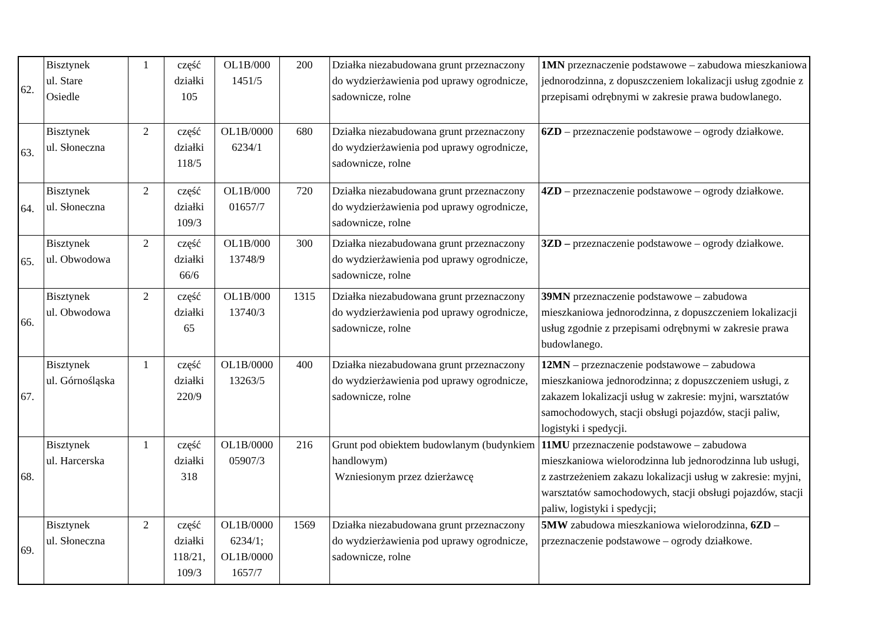| 62. | Bisztynek ul. Stare Osiedle | 1 | część działki 105 | OL1B/000 1451/5 | 200 | Działka niezabudowana grunt przeznaczony do wydzierżawienia pod uprawy ogrodnicze, sadownicze, rolne | 1MN przeznaczenie podstawowe – zabudowa mieszkaniowa jednorodzinna, z dopuszczeniem lokalizacji usług zgodnie z przepisami odrębnymi w zakresie prawa budowlanego. |
| 63. | Bisztynek ul. Słoneczna | 2 | część działki 118/5 | OL1B/0000 6234/1 | 680 | Działka niezabudowana grunt przeznaczony do wydzierżawienia pod uprawy ogrodnicze, sadownicze, rolne | 6ZD – przeznaczenie podstawowe – ogrody działkowe. |
| 64. | Bisztynek ul. Słoneczna | 2 | część działki 109/3 | OL1B/000 01657/7 | 720 | Działka niezabudowana grunt przeznaczony do wydzierżawienia pod uprawy ogrodnicze, sadownicze, rolne | 4ZD – przeznaczenie podstawowe – ogrody działkowe. |
| 65. | Bisztynek ul. Obwodowa | 2 | część działki 66/6 | OL1B/000 13748/9 | 300 | Działka niezabudowana grunt przeznaczony do wydzierżawienia pod uprawy ogrodnicze, sadownicze, rolne | 3ZD – przeznaczenie podstawowe – ogrody działkowe. |
| 66. | Bisztynek ul. Obwodowa | 2 | część działki 65 | OL1B/000 13740/3 | 1315 | Działka niezabudowana grunt przeznaczony do wydzierżawienia pod uprawy ogrodnicze, sadownicze, rolne | 39MN przeznaczenie podstawowe – zabudowa mieszkaniowa jednorodzinna, z dopuszczeniem lokalizacji usług zgodnie z przepisami odrębnymi w zakresie prawa budowlanego. |
| 67. | Bisztynek ul. Górnośląska | 1 | część działki 220/9 | OL1B/0000 13263/5 | 400 | Działka niezabudowana grunt przeznaczony do wydzierżawienia pod uprawy ogrodnicze, sadownicze, rolne | 12MN – przeznaczenie podstawowe – zabudowa mieszkaniowa jednorodzinna; z dopuszczeniem usługi, z zakazem lokalizacji usług w zakresie: myjni, warsztatów samochodowych, stacji obsługi pojazdów, stacji paliw, logistyki i spedycji. |
| 68. | Bisztynek ul. Harcerska | 1 | część działki 318 | OL1B/0000 05907/3 | 216 | Grunt pod obiektem budowlanym (budynkiem handlowym) Wzniesionym przez dzierżawcę | 11MU przeznaczenie podstawowe – zabudowa mieszkaniowa wielorodzinna lub jednorodzinna lub usługi, z zastrzeżeniem zakazu lokalizacji usług w zakresie: myjni, warsztatów samochodowych, stacji obsługi pojazdów, stacji paliw, logistyki i spedycji; |
| 69. | Bisztynek ul. Słoneczna | 2 | część działki 118/21, 109/3 | OL1B/0000 6234/1; OL1B/0000 1657/7 | 1569 | Działka niezabudowana grunt przeznaczony do wydzierżawienia pod uprawy ogrodnicze, sadownicze, rolne | 5MW zabudowa mieszkaniowa wielorodzinna, 6ZD – przeznaczenie podstawowe – ogrody działkowe. |